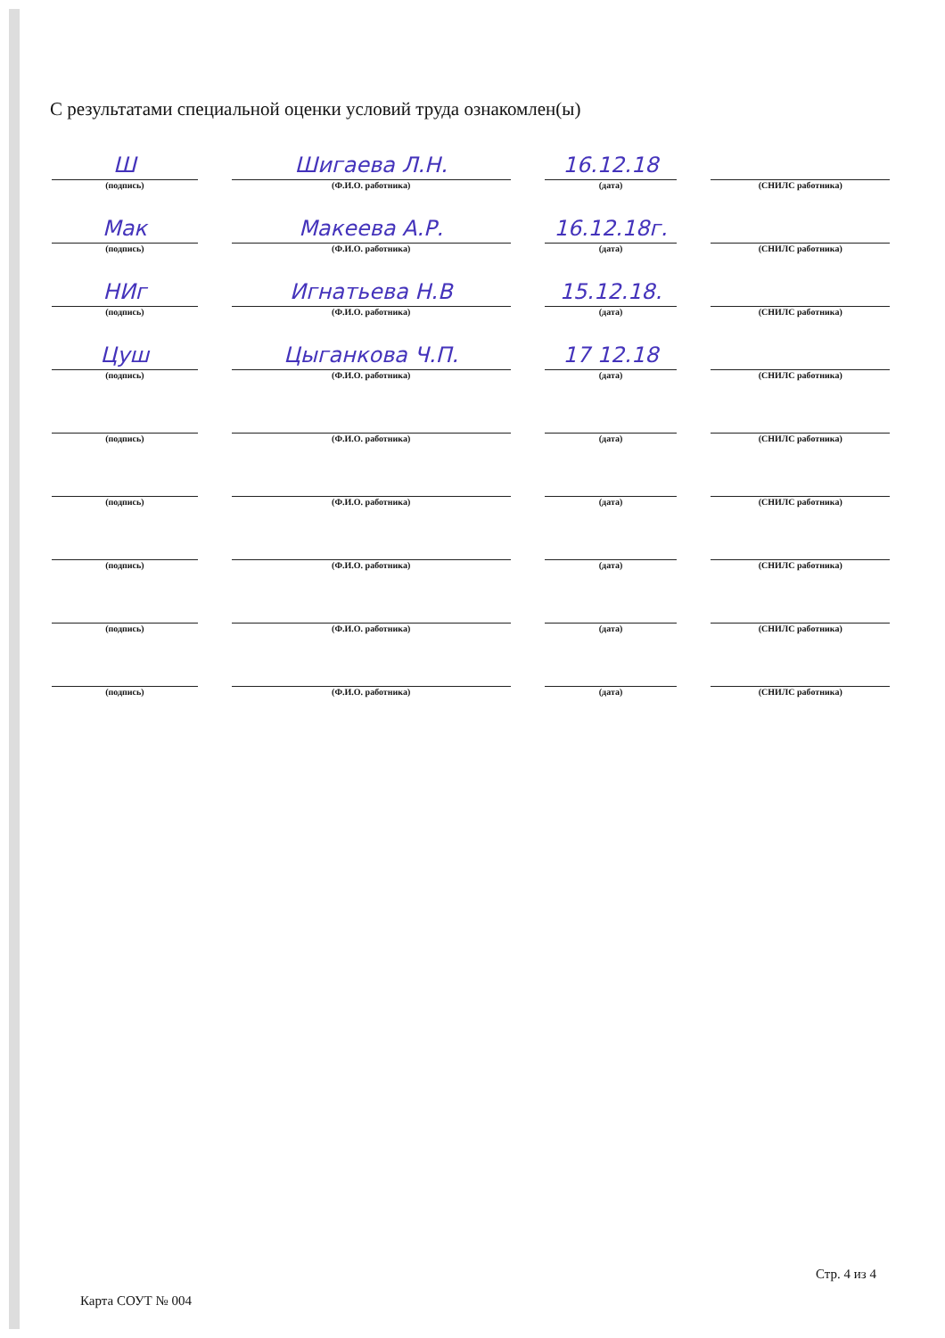С результатами специальной оценки условий труда ознакомлен(ы)
Ш
(подпись)
Шигаева Л.Н.
(Ф.И.О. работника)
16.12.18
(дата)
(СНИЛС работника)
Мак
(подпись)
Макеева А.Р.
(Ф.И.О. работника)
16.12.18г.
(дата)
(СНИЛС работника)
НИг
(подпись)
Игнатьева Н.В
(Ф.И.О. работника)
15.12.18.
(дата)
(СНИЛС работника)
Цуш
(подпись)
Цыганкова Ч.П.
(Ф.И.О. работника)
17 12.18
(дата)
(СНИЛС работника)
(подпись)
(Ф.И.О. работника)
(дата)
(СНИЛС работника)
(подпись)
(Ф.И.О. работника)
(дата)
(СНИЛС работника)
(подпись)
(Ф.И.О. работника)
(дата)
(СНИЛС работника)
(подпись)
(Ф.И.О. работника)
(дата)
(СНИЛС работника)
(подпись)
(Ф.И.О. работника)
(дата)
(СНИЛС работника)
Стр. 4 из 4
Карта СОУТ № 004